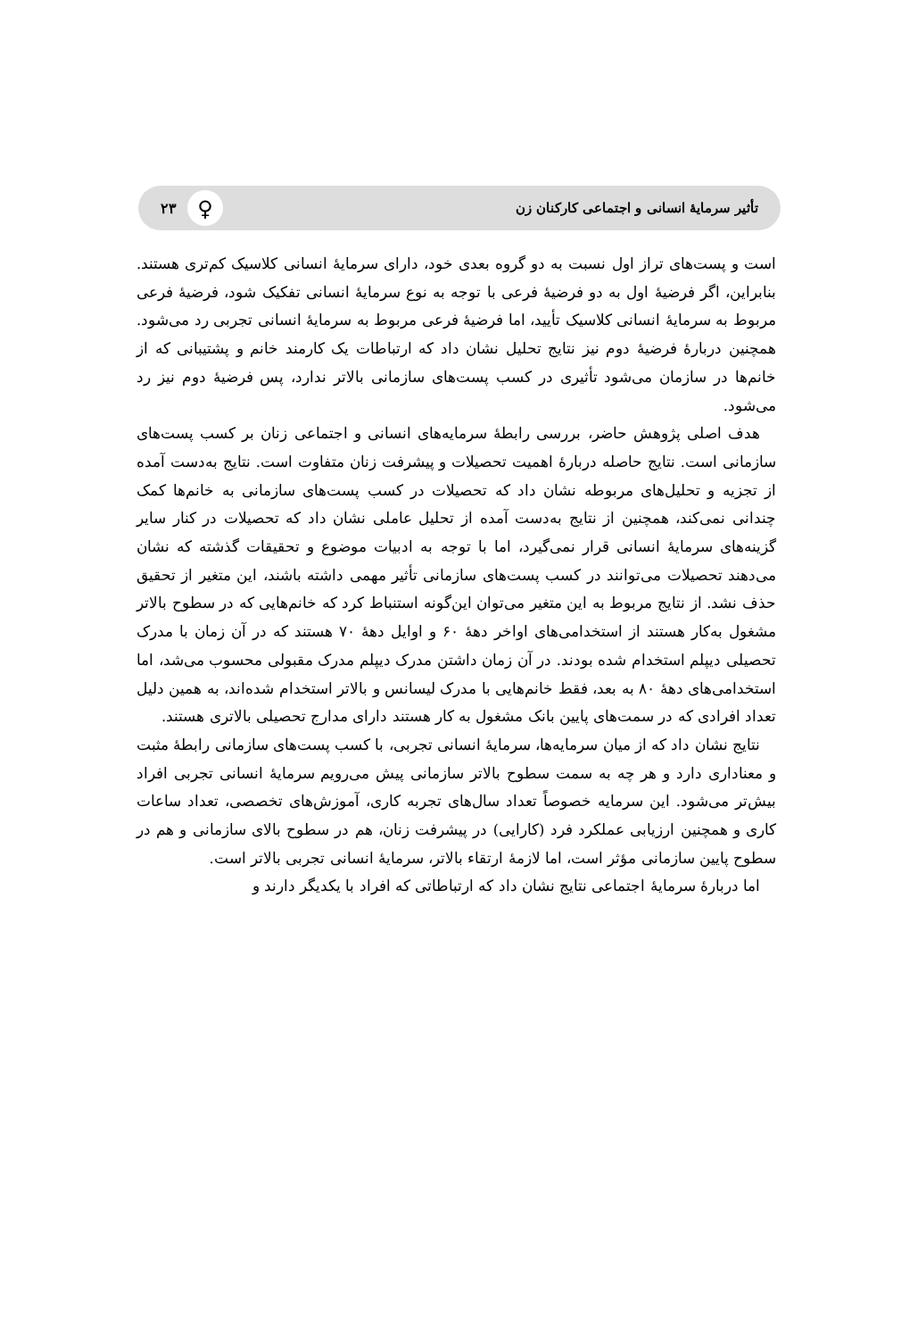تأثیر سرمایهٔ انسانی و اجتماعی کارکنان زن ♀ ۲۳
است و پست‌های تراز اول نسبت به دو گروه بعدی خود، دارای سرمایهٔ انسانی کلاسیک کم‌تری هستند. بنابراین، اگر فرضیهٔ اول به دو فرضیهٔ فرعی با توجه به نوع سرمایهٔ انسانی تفکیک شود، فرضیهٔ فرعی مربوط به سرمایهٔ انسانی کلاسیک تأیید، اما فرضیهٔ فرعی مربوط به سرمایهٔ انسانی تجربی رد می‌شود. همچنین دربارهٔ فرضیهٔ دوم نیز نتایج تحلیل نشان داد که ارتباطات یک کارمند خانم و پشتیبانی که از خانم‌ها در سازمان می‌شود تأثیری در کسب پست‌های سازمانی بالاتر ندارد، پس فرضیهٔ دوم نیز رد می‌شود.
هدف اصلی پژوهش حاضر، بررسی رابطهٔ سرمایه‌های انسانی و اجتماعی زنان بر کسب پست‌های سازمانی است. نتایج حاصله دربارهٔ اهمیت تحصیلات و پیشرفت زنان متفاوت است. نتایج به‌دست آمده از تجزیه و تحلیل‌های مربوطه نشان داد که تحصیلات در کسب پست‌های سازمانی به خانم‌ها کمک چندانی نمی‌کند، همچنین از نتایج به‌دست آمده از تحلیل عاملی نشان داد که تحصیلات در کنار سایر گزینه‌های سرمایهٔ انسانی قرار نمی‌گیرد، اما با توجه به ادبیات موضوع و تحقیقات گذشته که نشان می‌دهند تحصیلات می‌توانند در کسب پست‌های سازمانی تأثیر مهمی داشته باشند، این متغیر از تحقیق حذف نشد. از نتایج مربوط به این متغیر می‌توان این‌گونه استنباط کرد که خانم‌هایی که در سطوح بالاتر مشغول به‌کار هستند از استخدامی‌های اواخر دهۀ ۶۰ و اوایل دهۀ ۷۰ هستند که در آن زمان با مدرک تحصیلی دیپلم استخدام شده بودند. در آن زمان داشتن مدرک دیپلم مدرک مقبولی محسوب می‌شد، اما استخدامی‌های دهۀ ۸۰ به بعد، فقط خانم‌هایی با مدرک لیسانس و بالاتر استخدام شده‌اند، به همین دلیل تعداد افرادی که در سمت‌های پایین بانک مشغول به کار هستند دارای مدارج تحصیلی بالاتری هستند.
نتایج نشان داد که از میان سرمایه‌ها، سرمایهٔ انسانی تجربی، با کسب پست‌های سازمانی رابطهٔ مثبت و معناداری دارد و هر چه به سمت سطوح بالاتر سازمانی پیش می‌رویم سرمایهٔ انسانی تجربی افراد بیش‌تر می‌شود. این سرمایه خصوصاً تعداد سال‌های تجربه کاری، آموزش‌های تخصصی، تعداد ساعات کاری و همچنین ارزیابی عملکرد فرد (کارایی) در پیشرفت زنان، هم در سطوح بالای سازمانی و هم در سطوح پایین سازمانی مؤثر است، اما لازمهٔ ارتقاء بالاتر، سرمایهٔ انسانی تجربی بالاتر است.
اما دربارهٔ سرمایهٔ اجتماعی نتایج نشان داد که ارتباطاتی که افراد با یکدیگر دارند و